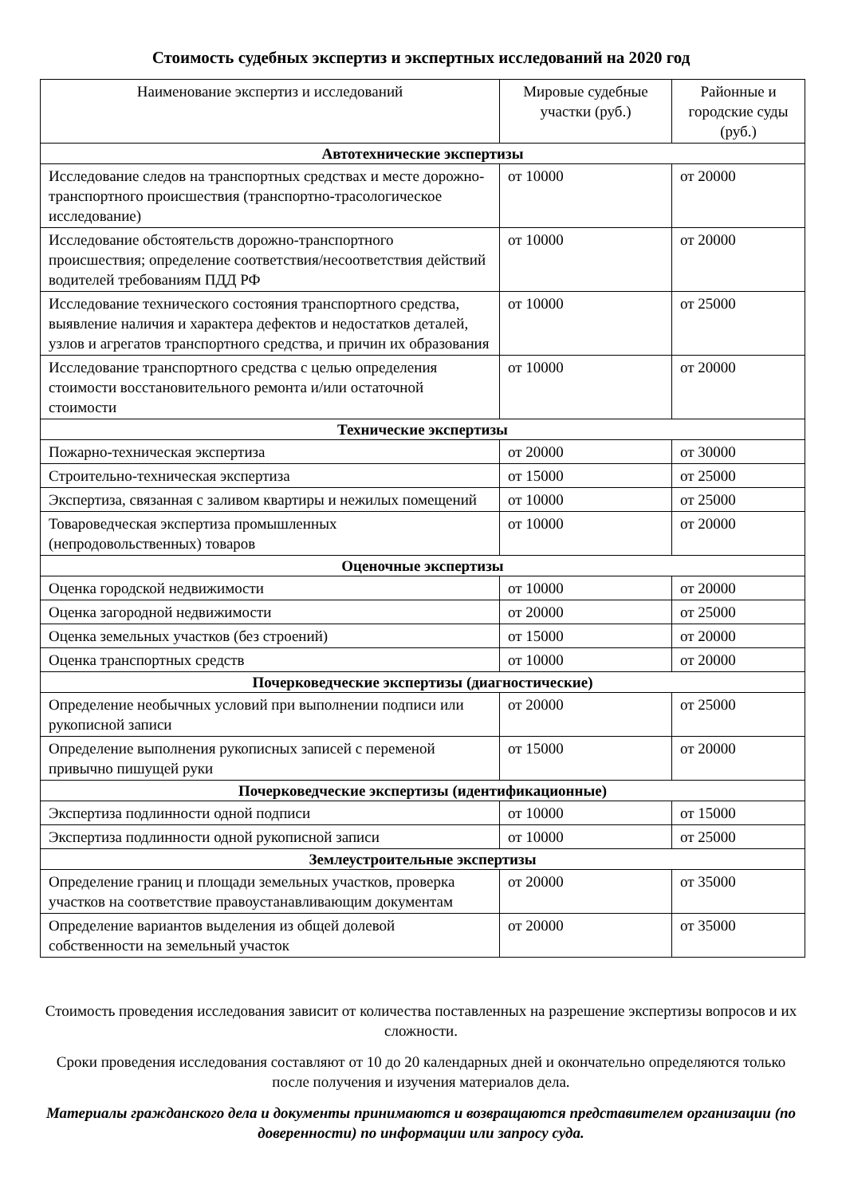Стоимость судебных экспертиз и экспертных исследований на 2020 год
| Наименование экспертиз и исследований | Мировые судебные участки (руб.) | Районные и городские суды (руб.) |
| --- | --- | --- |
| Автотехнические экспертизы | | |
| Исследование следов на транспортных средствах и месте дорожно-транспортного происшествия (транспортно-трасологическое исследование) | от 10000 | от 20000 |
| Исследование обстоятельств дорожно-транспортного происшествия; определение соответствия/несоответствия действий водителей требованиям ПДД РФ | от 10000 | от 20000 |
| Исследование технического состояния транспортного средства, выявление наличия и характера дефектов и недостатков деталей, узлов и агрегатов транспортного средства, и причин их образования | от 10000 | от 25000 |
| Исследование транспортного средства с целью определения стоимости восстановительного ремонта и/или остаточной стоимости | от 10000 | от 20000 |
| Технические экспертизы | | |
| Пожарно-техническая экспертиза | от 20000 | от 30000 |
| Строительно-техническая экспертиза | от 15000 | от 25000 |
| Экспертиза, связанная с заливом квартиры и нежилых помещений | от 10000 | от 25000 |
| Товароведческая экспертиза промышленных (непродовольственных) товаров | от 10000 | от 20000 |
| Оценочные экспертизы | | |
| Оценка городской недвижимости | от 10000 | от 20000 |
| Оценка загородной недвижимости | от 20000 | от 25000 |
| Оценка земельных участков (без строений) | от 15000 | от 20000 |
| Оценка транспортных средств | от 10000 | от 20000 |
| Почерковедческие экспертизы (диагностические) | | |
| Определение необычных условий при выполнении подписи или рукописной записи | от 20000 | от 25000 |
| Определение выполнения рукописных записей с переменой привычно пишущей руки | от 15000 | от 20000 |
| Почерковедческие экспертизы (идентификационные) | | |
| Экспертиза подлинности одной подписи | от 10000 | от 15000 |
| Экспертиза подлинности одной рукописной записи | от 10000 | от 25000 |
| Землеустроительные экспертизы | | |
| Определение границ и площади земельных участков, проверка участков на соответствие правоустанавливающим документам | от 20000 | от 35000 |
| Определение вариантов выделения из общей долевой собственности на земельный участок | от 20000 | от 35000 |
Стоимость проведения исследования зависит от количества поставленных на разрешение экспертизы вопросов и их сложности.
Сроки проведения исследования составляют от 10 до 20 календарных дней и окончательно определяются только после получения и изучения материалов дела.
Материалы гражданского дела и документы принимаются и возвращаются представителем организации (по доверенности) по информации или запросу суда.